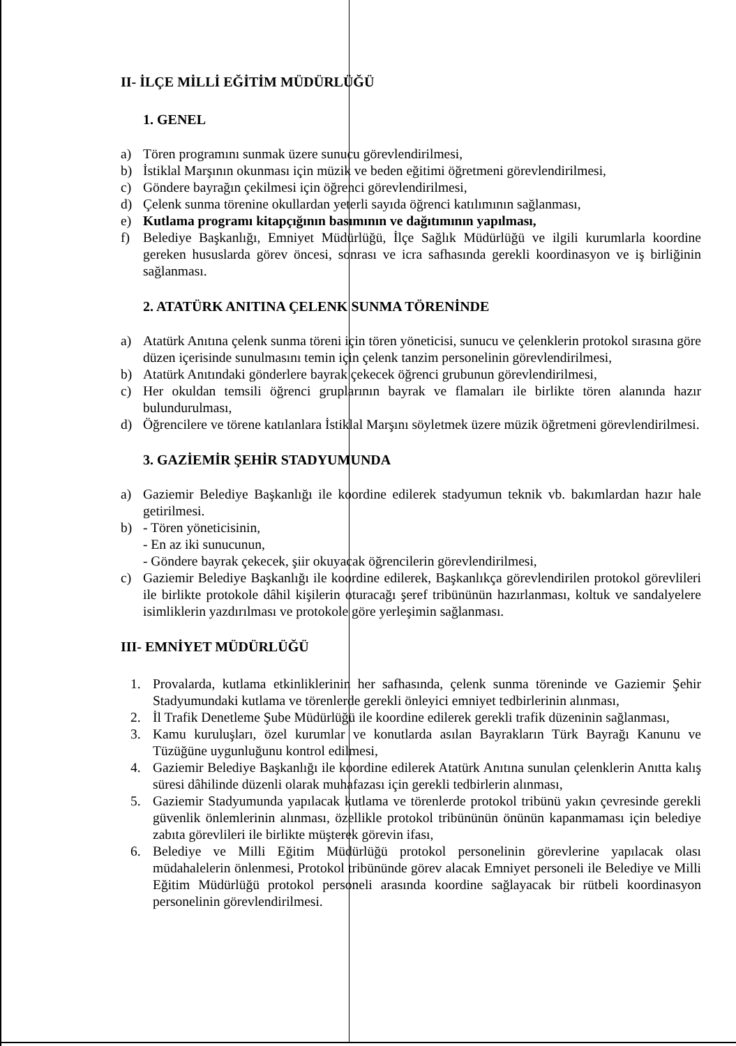II- İLÇE MİLLİ EĞİTİM MÜDÜRLÜĞÜ
1. GENEL
a) Tören programını sunmak üzere sunucu görevlendirilmesi,
b) İstiklal Marşının okunması için müzik ve beden eğitimi öğretmeni görevlendirilmesi,
c) Göndere bayrağın çekilmesi için öğrenci görevlendirilmesi,
d) Çelenk sunma törenine okullardan yeterli sayıda öğrenci katılımının sağlanması,
e) Kutlama programı kitapçığının basımının ve dağıtımının yapılması,
f) Belediye Başkanlığı, Emniyet Müdürlüğü, İlçe Sağlık Müdürlüğü ve ilgili kurumlarla koordine gereken hususlarda görev öncesi, sonrası ve icra safhasında gerekli koordinasyon ve iş birliğinin sağlanması.
2. ATATÜRK ANITINA ÇELENK SUNMA TÖRENİNDE
a) Atatürk Anıtına çelenk sunma töreni için tören yöneticisi, sunucu ve çelenklerin protokol sırasına göre düzen içerisinde sunulmasını temin için çelenk tanzim personelinin görevlendirilmesi,
b) Atatürk Anıtındaki gönderlere bayrak çekecek öğrenci grubunun görevlendirilmesi,
c) Her okuldan temsili öğrenci gruplarının bayrak ve flamaları ile birlikte tören alanında hazır bulundurulması,
d) Öğrencilere ve törene katılanlara İstiklal Marşını söyletmek üzere müzik öğretmeni görevlendirilmesi.
3. GAZİEMİR ŞEHİR STADYUMUNDA
a) Gaziemir Belediye Başkanlığı ile koordine edilerek stadyumun teknik vb. bakımlardan hazır hale getirilmesi.
b) - Tören yöneticisinin,
- En az iki sunucunun,
- Göndere bayrak çekecek, şiir okuyacak öğrencilerin görevlendirilmesi,
c) Gaziemir Belediye Başkanlığı ile koordine edilerek, Başkanlıkça görevlendirilen protokol görevlileri ile birlikte protokole dâhil kişilerin oturacağı şeref tribününün hazırlanması, koltuk ve sandalyelere isimliklerin yazdırılması ve protokole göre yerleşimin sağlanması.
III- EMNİYET MÜDÜRLÜĞÜ
1. Provalarda, kutlama etkinliklerinin her safhasında, çelenk sunma töreninde ve Gaziemir Şehir Stadyumundaki kutlama ve törenlerde gerekli önleyici emniyet tedbirlerinin alınması,
2. İl Trafik Denetleme Şube Müdürlüğü ile koordine edilerek gerekli trafik düzeninin sağlanması,
3. Kamu kuruluşları, özel kurumlar ve konutlarda asılan Bayrakların Türk Bayrağı Kanunu ve Tüzüğüne uygunluğunu kontrol edilmesi,
4. Gaziemir Belediye Başkanlığı ile koordine edilerek Atatürk Anıtına sunulan çelenklerin Anıtta kalış süresi dâhilinde düzenli olarak muhafazası için gerekli tedbirlerin alınması,
5. Gaziemir Stadyumunda yapılacak kutlama ve törenlerde protokol tribünü yakın çevresinde gerekli güvenlik önlemlerinin alınması, özellikle protokol tribününün önünün kapanmaması için belediye zabıta görevlileri ile birlikte müşterek görevin ifası,
6. Belediye ve Milli Eğitim Müdürlüğü protokol personelinin görevlerine yapılacak olası müdahalelerin önlenmesi, Protokol tribününde görev alacak Emniyet personeli ile Belediye ve Milli Eğitim Müdürlüğü protokol personeli arasında koordine sağlayacak bir rütbeli koordinasyon personelinin görevlendirilmesi.